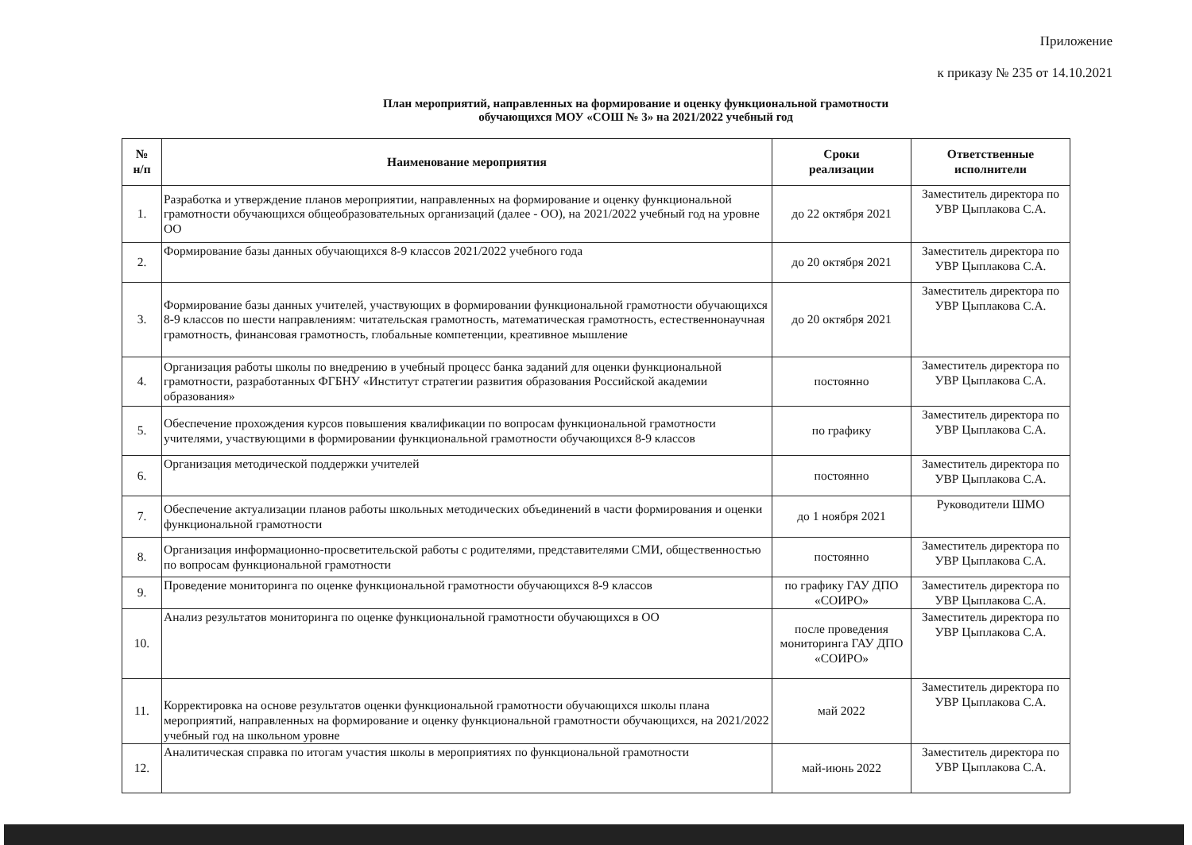Приложение
к приказу № 235 от 14.10.2021
План мероприятий, направленных на формирование и оценку функциональной грамотности
обучающихся МОУ «СОШ № 3» на 2021/2022 учебный год
| № н/п | Наименование мероприятия | Сроки реализации | Ответственные исполнители |
| --- | --- | --- | --- |
| 1. | Разработка и утверждение планов мероприятии, направленных на формирование и оценку функциональной грамотности обучающихся общеобразовательных организаций (далее - ОО), на 2021/2022 учебный год на уровне ОО | до 22 октября 2021 | Заместитель директора по УВР Цыплакова С.А. |
| 2. | Формирование базы данных обучающихся 8-9 классов 2021/2022 учебного года | до 20 октября 2021 | Заместитель директора по УВР Цыплакова С.А. |
| 3. | Формирование базы данных учителей, участвующих в формировании функциональной грамотности обучающихся 8-9 классов по шести направлениям: читательская грамотность, математическая грамотность, естественнонаучная грамотность, финансовая грамотность, глобальные компетенции, креативное мышление | до 20 октября 2021 | Заместитель директора по УВР Цыплакова С.А. |
| 4. | Организация работы школы по внедрению в учебный процесс банка заданий для оценки функциональной грамотности, разработанных ФГБНУ «Институт стратегии развития образования Российской академии образования» | постоянно | Заместитель директора по УВР Цыплакова С.А. |
| 5. | Обеспечение прохождения курсов повышения квалификации по вопросам функциональной грамотности учителями, участвующими в формировании функциональной грамотности обучающихся 8-9 классов | по графику | Заместитель директора по УВР Цыплакова С.А. |
| 6. | Организация методической поддержки учителей | постоянно | Заместитель директора по УВР Цыплакова С.А. |
| 7. | Обеспечение актуализации планов работы школьных методических объединений в части формирования и оценки функциональной грамотности | до 1 ноября 2021 | Руководители ШМО |
| 8. | Организация информационно-просветительской работы с родителями, представителями СМИ, общественностью по вопросам функциональной грамотности | постоянно | Заместитель директора по УВР Цыплакова С.А. |
| 9. | Проведение мониторинга по оценке функциональной грамотности обучающихся 8-9 классов | по графику ГАУ ДПО «СОИРО» | Заместитель директора по УВР Цыплакова С.А. |
| 10. | Анализ результатов мониторинга по оценке функциональной грамотности обучающихся в ОО | после проведения мониторинга ГАУ ДПО «СОИРО» | Заместитель директора по УВР Цыплакова С.А. |
| 11. | Корректировка на основе результатов оценки функциональной грамотности обучающихся школы плана мероприятий, направленных на формирование и оценку функциональной грамотности обучающихся, на 2021/2022 учебный год на школьном уровне | май 2022 | Заместитель директора по УВР Цыплакова С.А. |
| 12. | Аналитическая справка по итогам участия школы в мероприятиях по функциональной грамотности | май-июнь 2022 | Заместитель директора по УВР Цыплакова С.А. |